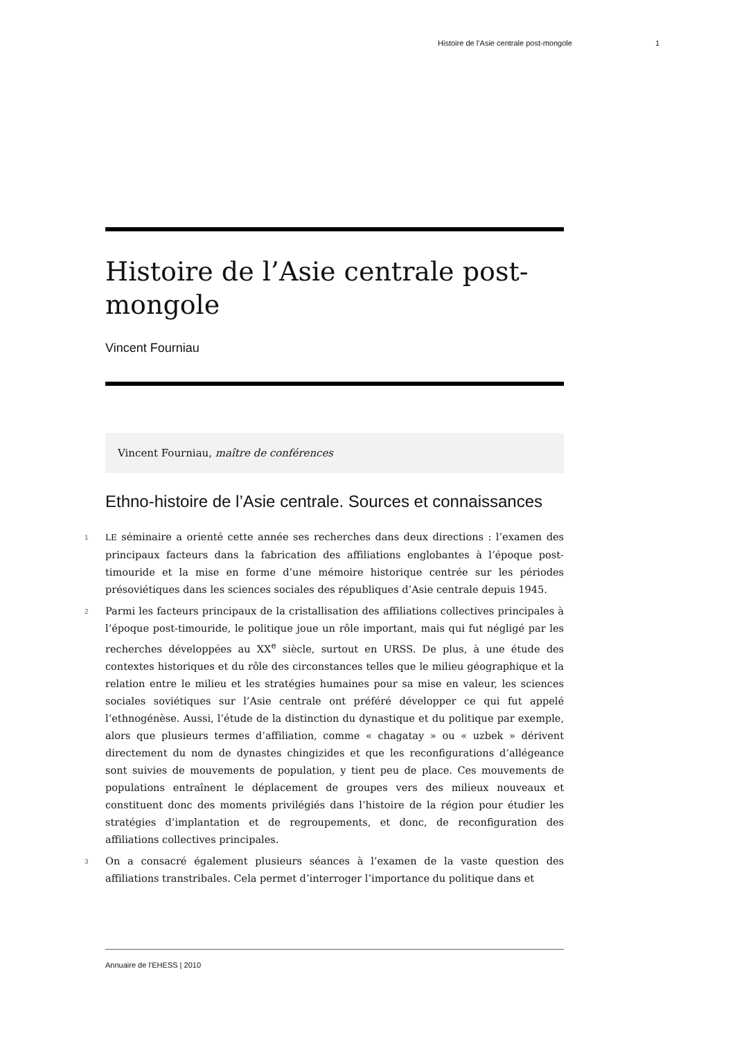Histoire de l’Asie centrale post-mongole 1
Histoire de l’Asie centrale post-mongole
Vincent Fourniau
Vincent Fourniau, maître de conférences
Ethno-histoire de l’Asie centrale. Sources et connaissances
1 LE séminaire a orienté cette année ses recherches dans deux directions : l’examen des principaux facteurs dans la fabrication des affiliations englobantes à l’époque post-timouride et la mise en forme d’une mémoire historique centrée sur les périodes présoviétiques dans les sciences sociales des républiques d’Asie centrale depuis 1945.
2 Parmi les facteurs principaux de la cristallisation des affiliations collectives principales à l’époque post-timouride, le politique joue un rôle important, mais qui fut négligé par les recherches développées au XX<sup>e</sup> siècle, surtout en URSS. De plus, à une étude des contextes historiques et du rôle des circonstances telles que le milieu géographique et la relation entre le milieu et les stratégies humaines pour sa mise en valeur, les sciences sociales soviétiques sur l’Asie centrale ont préféré développer ce qui fut appelé l’ethnogénèse. Aussi, l’étude de la distinction du dynastique et du politique par exemple, alors que plusieurs termes d’affiliation, comme « chagatay » ou « uzbek » dérivent directement du nom de dynastes chingizides et que les reconfigurations d’allégeance sont suivies de mouvements de population, y tient peu de place. Ces mouvements de populations entraînent le déplacement de groupes vers des milieux nouveaux et constituent donc des moments privilégiés dans l’histoire de la région pour étudier les stratégies d’implantation et de regroupements, et donc, de reconfiguration des affiliations collectives principales.
3 On a consacré également plusieurs séances à l’examen de la vaste question des affiliations transtribales. Cela permet d’interroger l’importance du politique dans et
Annuaire de l’EHESS | 2010